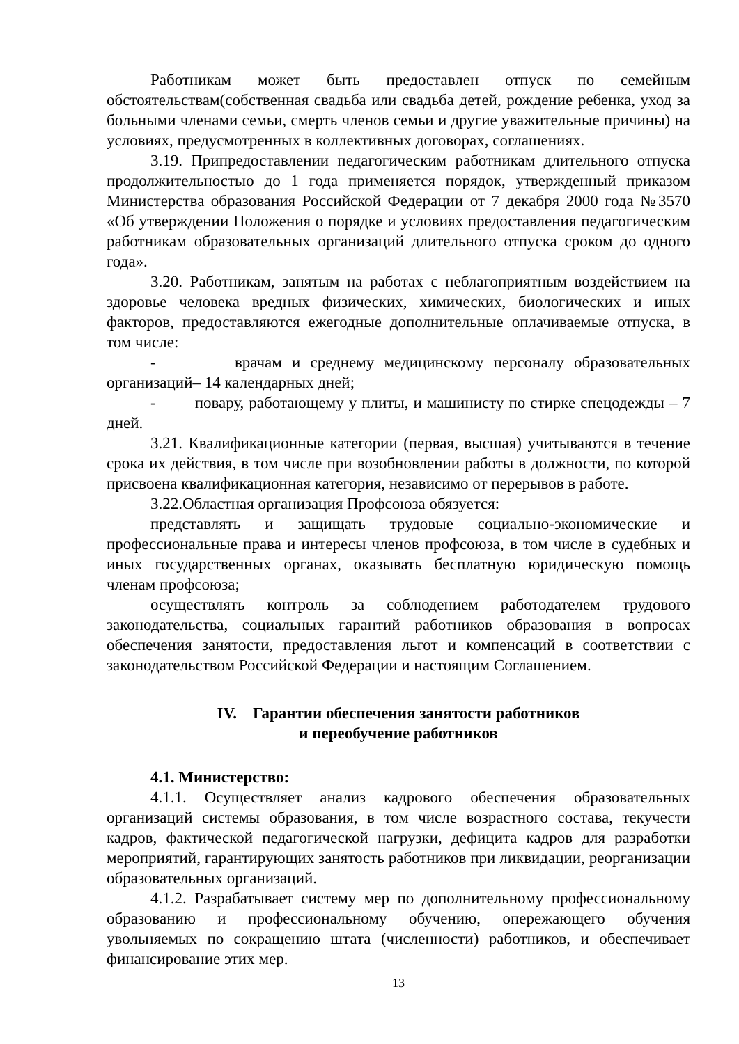Работникам может быть предоставлен отпуск по семейным обстоятельствам(собственная свадьба или свадьба детей, рождение ребенка, уход за больными членами семьи, смерть членов семьи и другие уважительные причины) на условиях, предусмотренных в коллективных договорах, соглашениях.
3.19. Припредоставлении педагогическим работникам длительного отпуска продолжительностью до 1 года применяется порядок, утвержденный приказом Министерства образования Российской Федерации от 7 декабря 2000 года №3570 «Об утверждении Положения о порядке и условиях предоставления педагогическим работникам образовательных организаций длительного отпуска сроком до одного года».
3.20. Работникам, занятым на работах с неблагоприятным воздействием на здоровье человека вредных физических, химических, биологических и иных факторов, предоставляются ежегодные дополнительные оплачиваемые отпуска, в том числе:
- врачам и среднему медицинскому персоналу образовательных организаций– 14 календарных дней;
- повару, работающему у плиты, и машинисту по стирке спецодежды – 7 дней.
3.21. Квалификационные категории (первая, высшая) учитываются в течение срока их действия, в том числе при возобновлении работы в должности, по которой присвоена квалификационная категория, независимо от перерывов в работе.
3.22.Областная организация Профсоюза обязуется:
представлять и защищать трудовые социально-экономические и профессиональные права и интересы членов профсоюза, в том числе в судебных и иных государственных органах, оказывать бесплатную юридическую помощь членам профсоюза;
осуществлять контроль за соблюдением работодателем трудового законодательства, социальных гарантий работников образования в вопросах обеспечения занятости, предоставления льгот и компенсаций в соответствии с законодательством Российской Федерации и настоящим Соглашением.
IV. Гарантии обеспечения занятости работников
и переобучение работников
4.1. Министерство:
4.1.1. Осуществляет анализ кадрового обеспечения образовательных организаций системы образования, в том числе возрастного состава, текучести кадров, фактической педагогической нагрузки, дефицита кадров для разработки мероприятий, гарантирующих занятость работников при ликвидации, реорганизации образовательных организаций.
4.1.2. Разрабатывает систему мер по дополнительному профессиональному образованию и профессиональному обучению, опережающего обучения увольняемых по сокращению штата (численности) работников, и обеспечивает финансирование этих мер.
13